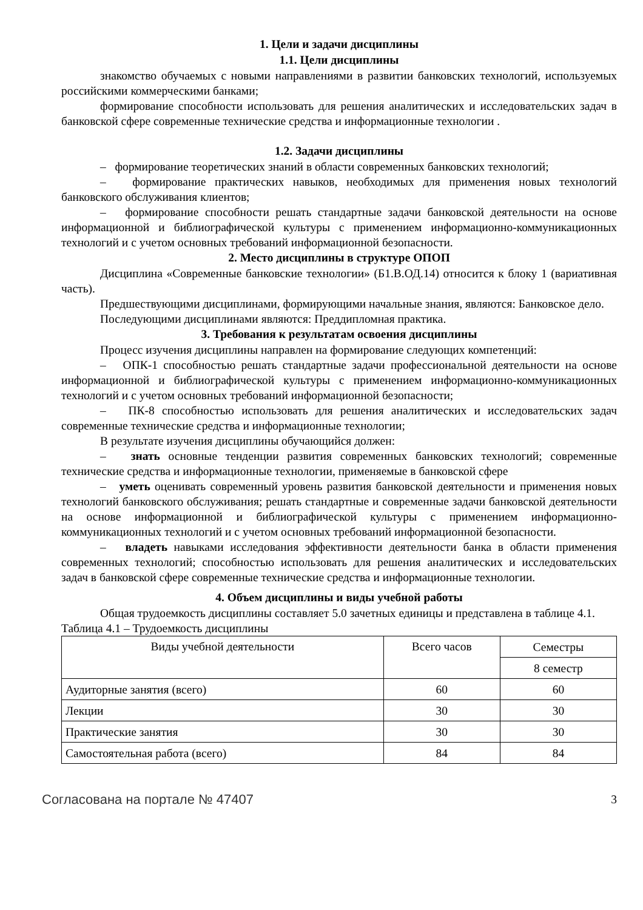1. Цели и задачи дисциплины
1.1. Цели дисциплины
знакомство обучаемых с новыми направлениями в развитии банковских технологий, используемых российскими коммерческими банками;
формирование способности использовать для решения аналитических и исследовательских задач в банковской сфере современные технические средства и информационные технологии .
1.2. Задачи дисциплины
– формирование теоретических знаний в области современных банковских технологий;
– формирование практических навыков, необходимых для применения новых технологий банковского обслуживания клиентов;
– формирование способности решать стандартные задачи банковской деятельности на основе информационной и библиографической культуры с применением информационно-коммуникационных технологий и с учетом основных требований информационной безопасности.
2. Место дисциплины в структуре ОПОП
Дисциплина «Современные банковские технологии» (Б1.В.ОД.14) относится к блоку 1 (вариативная часть).
Предшествующими дисциплинами, формирующими начальные знания, являются: Банковское дело.
Последующими дисциплинами являются: Преддипломная практика.
3. Требования к результатам освоения дисциплины
Процесс изучения дисциплины направлен на формирование следующих компетенций:
– ОПК-1 способностью решать стандартные задачи профессиональной деятельности на основе информационной и библиографической культуры с применением информационно-коммуникационных технологий и с учетом основных требований информационной безопасности;
– ПК-8 способностью использовать для решения аналитических и исследовательских задач современные технические средства и информационные технологии;
В результате изучения дисциплины обучающийся должен:
– знать основные тенденции развития современных банковских технологий; современные технические средства и информационные технологии, применяемые в банковской сфере
– уметь оценивать современный уровень развития банковской деятельности и применения новых технологий банковского обслуживания; решать стандартные и современные задачи банковской деятельности на основе информационной и библиографической культуры с применением информационно-коммуникационных технологий и с учетом основных требований информационной безопасности.
– владеть навыками исследования эффективности деятельности банка в области применения современных технологий; способностью использовать для решения аналитических и исследовательских задач в банковской сфере современные технические средства и информационные технологии.
4. Объем дисциплины и виды учебной работы
Общая трудоемкость дисциплины составляет 5.0 зачетных единицы и представлена в таблице 4.1.
Таблица 4.1 – Трудоемкость дисциплины
| Виды учебной деятельности | Всего часов | Семестры |
| --- | --- | --- |
| | | 8 семестр |
| Аудиторные занятия (всего) | 60 | 60 |
| Лекции | 30 | 30 |
| Практические занятия | 30 | 30 |
| Самостоятельная работа (всего) | 84 | 84 |
Согласована на портале № 47407 3